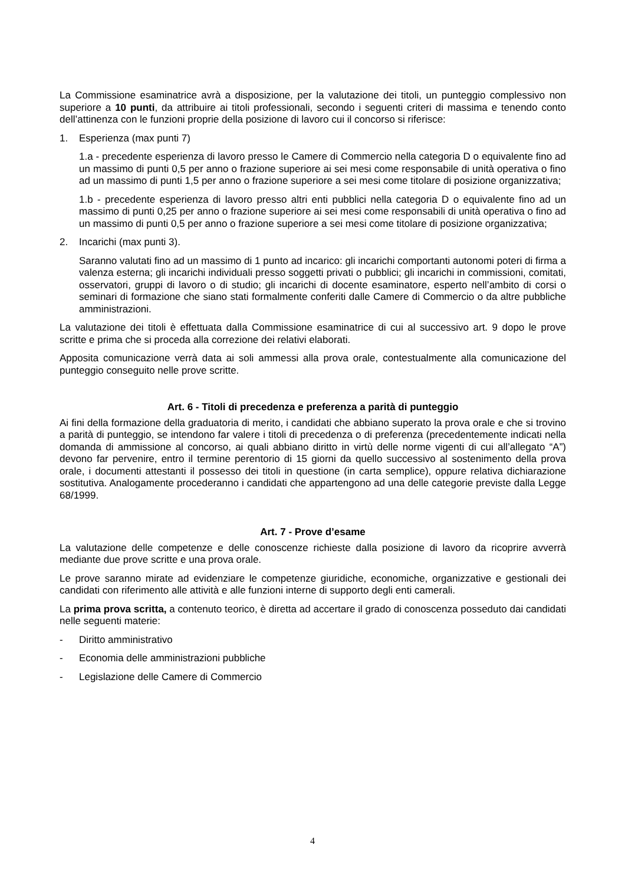La Commissione esaminatrice avrà a disposizione, per la valutazione dei titoli, un punteggio complessivo non superiore a 10 punti, da attribuire ai titoli professionali, secondo i seguenti criteri di massima e tenendo conto dell’attinenza con le funzioni proprie della posizione di lavoro cui il concorso si riferisce:
1. Esperienza (max punti 7)
1.a - precedente esperienza di lavoro presso le Camere di Commercio nella categoria D o equivalente fino ad un massimo di punti 0,5 per anno o frazione superiore ai sei mesi come responsabile di unità operativa o fino ad un massimo di punti 1,5 per anno o frazione superiore a sei mesi come titolare di posizione organizzativa;
1.b - precedente esperienza di lavoro presso altri enti pubblici nella categoria D o equivalente fino ad un massimo di punti 0,25 per anno o frazione superiore ai sei mesi come responsabili di unità operativa o fino ad un massimo di punti 0,5 per anno o frazione superiore a sei mesi come titolare di posizione organizzativa;
2. Incarichi (max punti 3).
Saranno valutati fino ad un massimo di 1 punto ad incarico: gli incarichi comportanti autonomi poteri di firma a valenza esterna; gli incarichi individuali presso soggetti privati o pubblici; gli incarichi in commissioni, comitati, osservatori, gruppi di lavoro o di studio; gli incarichi di docente esaminatore, esperto nell’ambito di corsi o seminari di formazione che siano stati formalmente conferiti dalle Camere di Commercio o da altre pubbliche amministrazioni.
La valutazione dei titoli è effettuata dalla Commissione esaminatrice di cui al successivo art. 9 dopo le prove scritte e prima che si proceda alla correzione dei relativi elaborati.
Apposita comunicazione verrà data ai soli ammessi alla prova orale, contestualmente alla comunicazione del punteggio conseguito nelle prove scritte.
Art. 6 - Titoli di precedenza e preferenza a parità di punteggio
Ai fini della formazione della graduatoria di merito, i candidati che abbiano superato la prova orale e che si trovino a parità di punteggio, se intendono far valere i titoli di precedenza o di preferenza (precedentemente indicati nella domanda di ammissione al concorso, ai quali abbiano diritto in virtù delle norme vigenti di cui all’allegato “A”) devono far pervenire, entro il termine perentorio di 15 giorni da quello successivo al sostenimento della prova orale, i documenti attestanti il possesso dei titoli in questione (in carta semplice), oppure relativa dichiarazione sostitutiva. Analogamente procederanno i candidati che appartengono ad una delle categorie previste dalla Legge 68/1999.
Art. 7 - Prove d’esame
La valutazione delle competenze e delle conoscenze richieste dalla posizione di lavoro da ricoprire avverrà mediante due prove scritte e una prova orale.
Le prove saranno mirate ad evidenziare le competenze giuridiche, economiche, organizzative e gestionali dei candidati con riferimento alle attività e alle funzioni interne di supporto degli enti camerali.
La prima prova scritta, a contenuto teorico, è diretta ad accertare il grado di conoscenza posseduto dai candidati nelle seguenti materie:
- Diritto amministrativo
- Economia delle amministrazioni pubbliche
- Legislazione delle Camere di Commercio
4